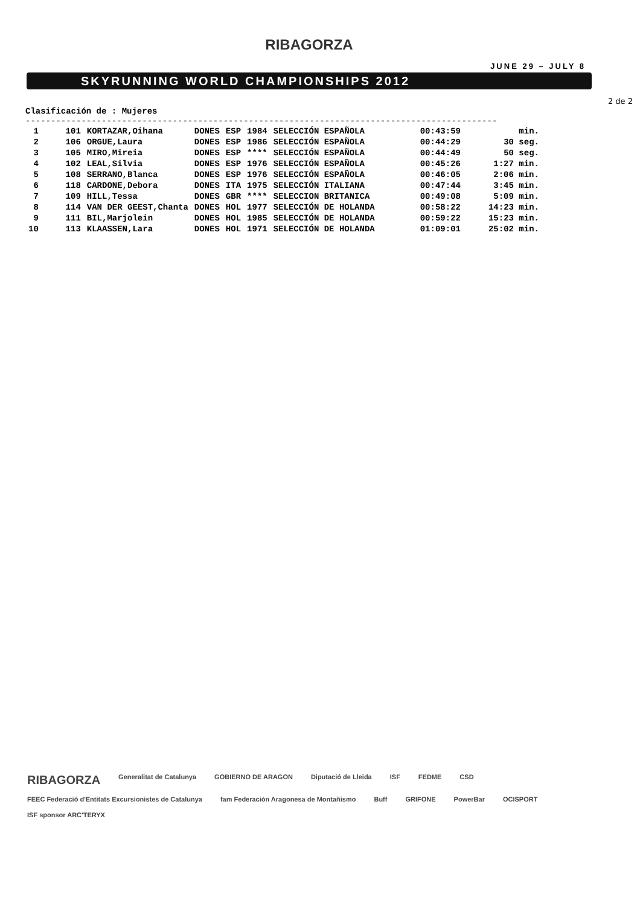RIBAGORZA
JUNE 29 – JULY 8
SKYRUNNING WORLD CHAMPIONSHIPS 2012
2 de 2
Clasificación de : Mujeres
---------------------------------------------------------------------------------------------
| 1 | 101 | KORTAZAR,Oihana | DONES | ESP | 1984 | SELECCIÓN ESPAÑOLA | 00:43:59 | min. |
| 2 | 106 | ORGUE,Laura | DONES | ESP | 1986 | SELECCIÓN ESPAÑOLA | 00:44:29 | 30 seg. |
| 3 | 105 | MIRO,Mireia | DONES | ESP | **** | SELECCIÓN ESPAÑOLA | 00:44:49 | 50 seg. |
| 4 | 102 | LEAL,Silvia | DONES | ESP | 1976 | SELECCIÓN ESPAÑOLA | 00:45:26 | 1:27 min. |
| 5 | 108 | SERRANO,Blanca | DONES | ESP | 1976 | SELECCIÓN ESPAÑOLA | 00:46:05 | 2:06 min. |
| 6 | 118 | CARDONE,Debora | DONES | ITA | 1975 | SELECCIÓN ITALIANA | 00:47:44 | 3:45 min. |
| 7 | 109 | HILL,Tessa | DONES | GBR | **** | SELECCION BRITANICA | 00:49:08 | 5:09 min. |
| 8 | 114 | VAN DER GEEST,Chanta | DONES | HOL | 1977 | SELECCIÓN DE HOLANDA | 00:58:22 | 14:23 min. |
| 9 | 111 | BIL,Marjolein | DONES | HOL | 1985 | SELECCIÓN DE HOLANDA | 00:59:22 | 15:23 min. |
| 10 | 113 | KLAASSEN,Lara | DONES | HOL | 1971 | SELECCIÓN DE HOLANDA | 01:09:01 | 25:02 min. |
RIBAGORZA Generalitat de Catalunya GOBIERNO DE ARAGON Diputació de Lleida ISF FEDME CSD FEEC Federació d'Entitats Excursionistes de Catalunya fam Federación Aragonesa de Montañismo Buff GRIFONE PowerBar OCISPORT ISF sponsor ARC'TERYX